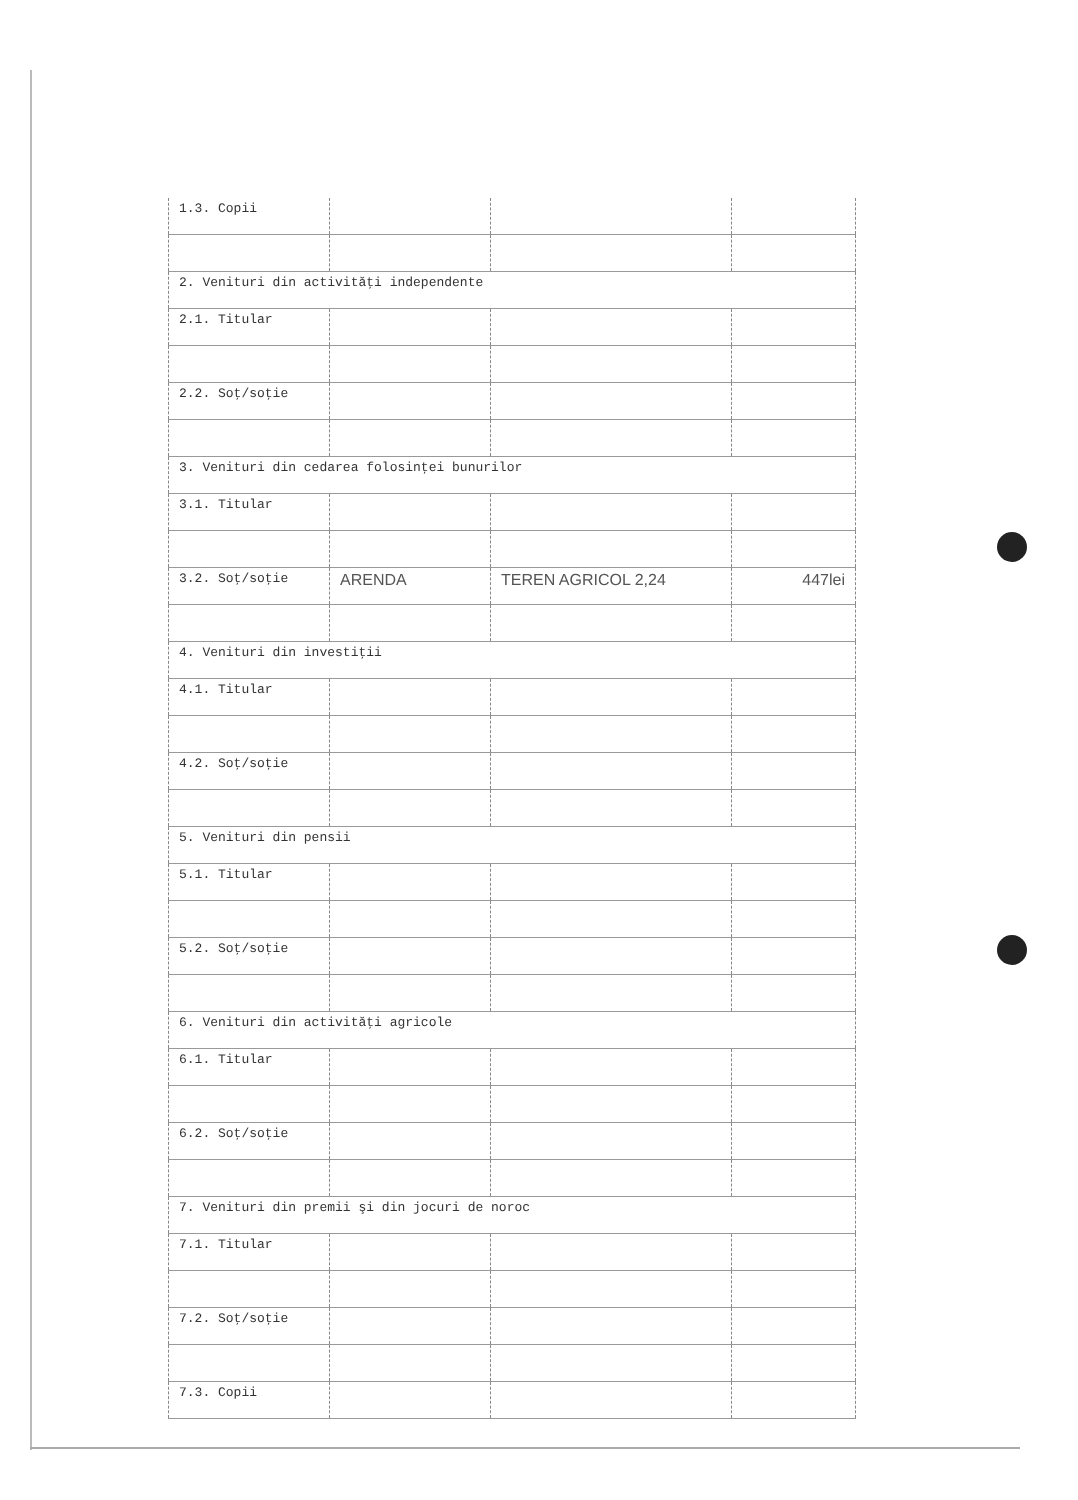| 1.3. Copii | | | |
| 2. Venituri din activităţi independente | | | |
| 2.1. Titular | | | |
| 2.2. Soţ/soţie | | | |
| 3. Venituri din cedarea folosinţei bunurilor | | | |
| 3.1. Titular | | | |
| 3.2. Soţ/soţie | ARENDA | TEREN AGRICOL 2,24 | 447lei |
| 4. Venituri din investiţii | | | |
| 4.1. Titular | | | |
| 4.2. Soţ/soţie | | | |
| 5. Venituri din pensii | | | |
| 5.1. Titular | | | |
| 5.2. Soţ/soţie | | | |
| 6. Venituri din activităţi agricole | | | |
| 6.1. Titular | | | |
| 6.2. Soţ/soţie | | | |
| 7. Venituri din premii şi din jocuri de noroc | | | |
| 7.1. Titular | | | |
| 7.2. Soţ/soţie | | | |
| 7.3. Copii | | | |